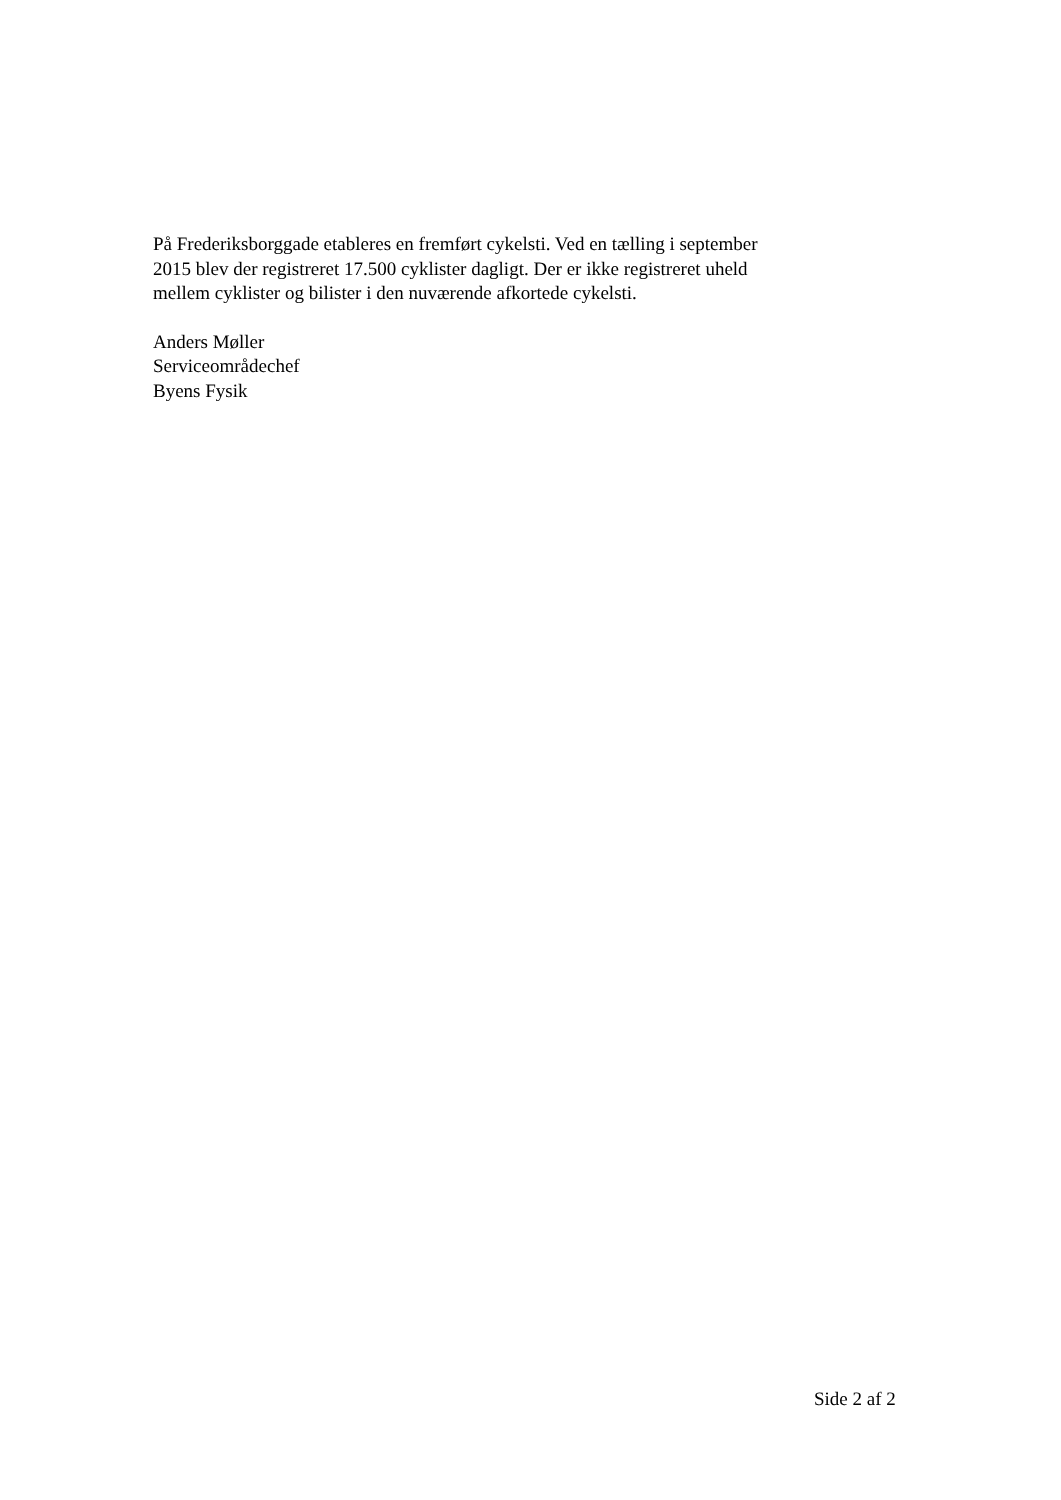På Frederiksborggade etableres en fremført cykelsti. Ved en tælling i september 2015 blev der registreret 17.500 cyklister dagligt. Der er ikke registreret uheld mellem cyklister og bilister i den nuværende afkortede cykelsti.
Anders Møller
Serviceområdechef
Byens Fysik
Side 2 af 2